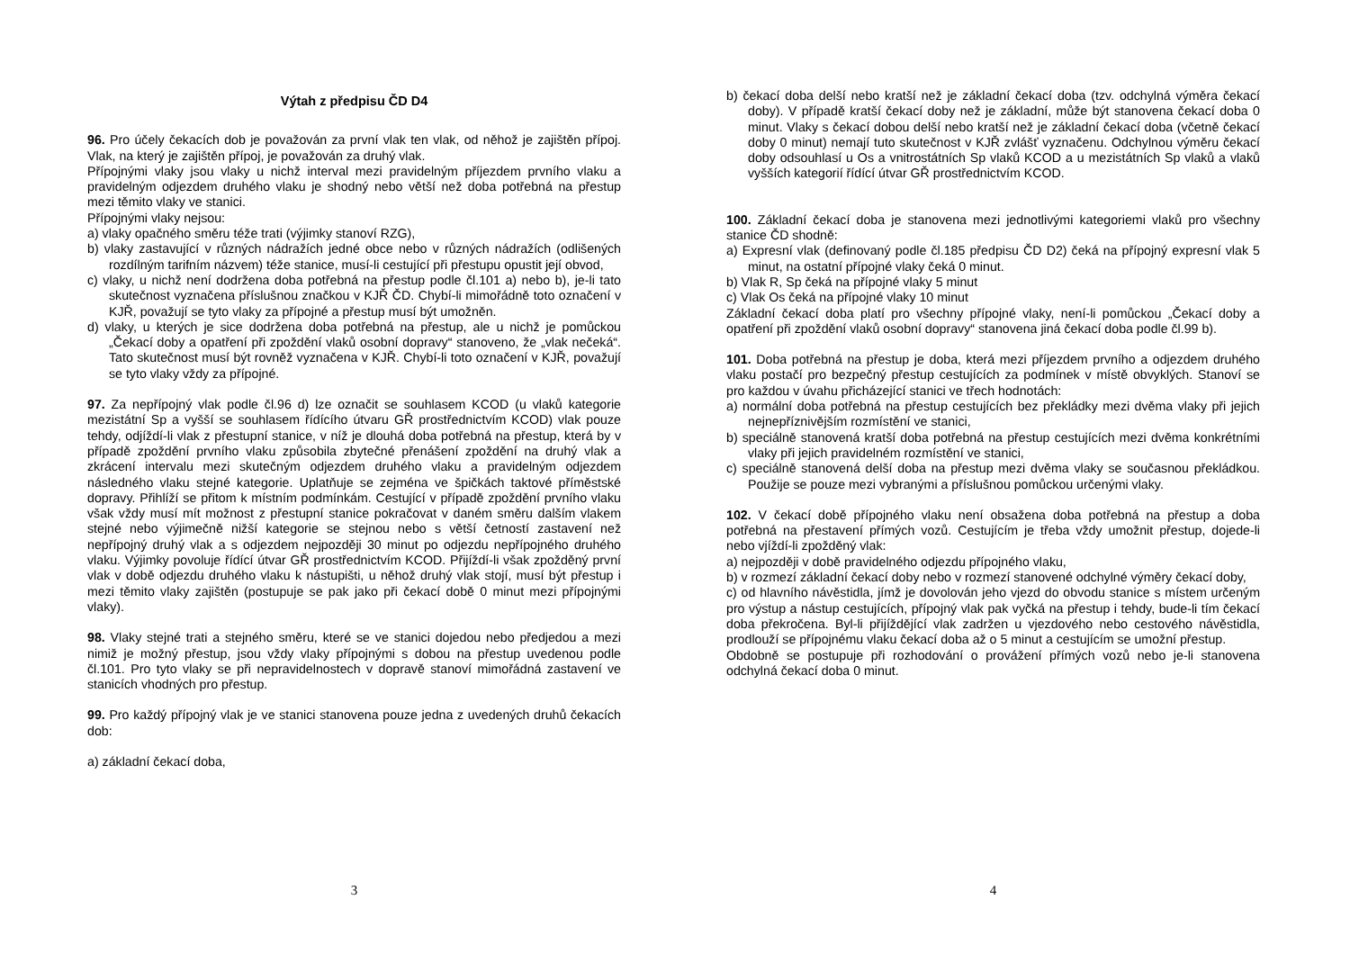Výtah z předpisu ČD D4
96. Pro účely čekacích dob je považován za první vlak ten vlak, od něhož je zajištěn přípoj. Vlak, na který je zajištěn přípoj, je považován za druhý vlak.
Přípojnými vlaky jsou vlaky u nichž interval mezi pravidelným příjezdem prvního vlaku a pravidelným odjezdem druhého vlaku je shodný nebo větší než doba potřebná na přestup mezi těmito vlaky ve stanici.
Přípojnými vlaky nejsou:
a) vlaky opačného směru téže trati (výjimky stanoví RZG),
b) vlaky zastavující v různých nádražích jedné obce nebo v různých nádražích (odlišených rozdílným tarifním názvem) téže stanice, musí-li cestující při přestupu opustit její obvod,
c) vlaky, u nichž není dodržena doba potřebná na přestup podle čl.101 a) nebo b), je-li tato skutečnost vyznačena příslušnou značkou v KJŘ ČD. Chybí-li mimořádně toto označení v KJŘ, považují se tyto vlaky za přípojné a přestup musí být umožněn.
d) vlaky, u kterých je sice dodržena doba potřebná na přestup, ale u nichž je pomůckou „Čekací doby a opatření při zpoždění vlaků osobní dopravy“ stanoveno, že „vlak nečeká“. Tato skutečnost musí být rovněž vyznačena v KJŘ. Chybí-li toto označení v KJŘ, považují se tyto vlaky vždy za přípojné.
97. Za nepřípojný vlak podle čl.96 d) lze označit se souhlasem KCOD (u vlaků kategorie mezistátní Sp a vyšší se souhlasem řídícího útvaru GŘ prostřednictvím KCOD) vlak pouze tehdy, odjíždí-li vlak z přestupní stanice, v níž je dlouhá doba potřebná na přestup, která by v případě zpoždění prvního vlaku způsobila zbytečné přenášení zpoždění na druhý vlak a zkrácení intervalu mezi skutečným odjezdem druhého vlaku a pravidelným odjezdem následného vlaku stejné kategorie. Uplatňuje se zejména ve špičkách taktové příměstské dopravy. Přihlíží se přitom k místním podmínkám. Cestující v případě zpoždění prvního vlaku však vždy musí mít možnost z přestupní stanice pokračovat v daném směru dalším vlakem stejné nebo výjimečně nižší kategorie se stejnou nebo s větší četností zastavení než nepřípojný druhý vlak a s odjezdem nejpozději 30 minut po odjezdu nepřípojného druhého vlaku. Výjimky povoluje řídící útvar GŘ prostřednictvím KCOD. Přijíždí-li však zpožděný první vlak v době odjezdu druhého vlaku k nástupišti, u něhož druhý vlak stojí, musí být přestup i mezi těmito vlaky zajištěn (postupuje se pak jako při čekací době 0 minut mezi přípojnými vlaky).
98. Vlaky stejné trati a stejného směru, které se ve stanici dojedou nebo předjedou a mezi nimiž je možný přestup, jsou vždy vlaky přípojnými s dobou na přestup uvedenou podle čl.101. Pro tyto vlaky se při nepravidelnostech v dopravě stanoví mimořádná zastavení ve stanicích vhodných pro přestup.
99. Pro každý přípojný vlak je ve stanici stanovena pouze jedna z uvedených druhů čekacích dob:
a) základní čekací doba,
3
b) čekací doba delší nebo kratší než je základní čekací doba (tzv. odchylná výměra čekací doby). V případě kratší čekací doby než je základní, může být stanovena čekací doba 0 minut. Vlaky s čekací dobou delší nebo kratší než je základní čekací doba (včetně čekací doby 0 minut) nemají tuto skutečnost v KJŘ zvlášť vyznačenu. Odchylnou výměru čekací doby odsouhlasí u Os a vnitrostátních Sp vlaků KCOD a u mezistátních Sp vlaků a vlaků vyšších kategorií řídící útvar GŘ prostřednictvím KCOD.
100. Základní čekací doba je stanovena mezi jednotlivými kategoriemi vlaků pro všechny stanice ČD shodně:
a) Expresní vlak (definovaný podle čl.185 předpisu ČD D2) čeká na přípojný expresní vlak 5 minut, na ostatní přípojné vlaky čeká 0 minut.
b) Vlak R, Sp čeká na přípojné vlaky 5 minut
c) Vlak Os čeká na přípojné vlaky 10 minut
Základní čekací doba platí pro všechny přípojné vlaky, není-li pomůckou „Čekací doby a opatření při zpoždění vlaků osobní dopravy“ stanovena jiná čekací doba podle čl.99 b).
101. Doba potřebná na přestup je doba, která mezi příjezdem prvního a odjezdem druhého vlaku postačí pro bezpečný přestup cestujících za podmínek v místě obvyklých. Stanoví se pro každou v úvahu přicházející stanici ve třech hodnotách:
a) normální doba potřebná na přestup cestujících bez překládky mezi dvěma vlaky při jejich nejnepříznivějším rozmístění ve stanici,
b) speciálně stanovená kratší doba potřebná na přestup cestujících mezi dvěma konkrétními vlaky při jejich pravidelném rozmístění ve stanici,
c) speciálně stanovená delší doba na přestup mezi dvěma vlaky se současnou překládkou. Použije se pouze mezi vybranými a příslušnou pomůckou určenými vlaky.
102. V čekací době přípojného vlaku není obsažena doba potřebná na přestup a doba potřebná na přestavení přímých vozů. Cestujícím je třeba vždy umožnit přestup, dojede-li nebo vjíždí-li zpožděný vlak:
a) nejpozději v době pravidelného odjezdu přípojného vlaku,
b) v rozmezí základní čekací doby nebo v rozmezí stanovené odchylné výměry čekací doby,
c) od hlavního návěstidla, jímž je dovolován jeho vjezd do obvodu stanice s místem určeným pro výstup a nástup cestujících, přípojný vlak pak vyčká na přestup i tehdy, bude-li tím čekací doba překročena. Byl-li přijíždějící vlak zadržen u vjezdového nebo cestového návěstidla, prodlouží se přípojnému vlaku čekací doba až o 5 minut a cestujícím se umožní přestup.
Obdobně se postupuje při rozhodování o provážení přímých vozů nebo je-li stanovena odchylná čekací doba 0 minut.
4